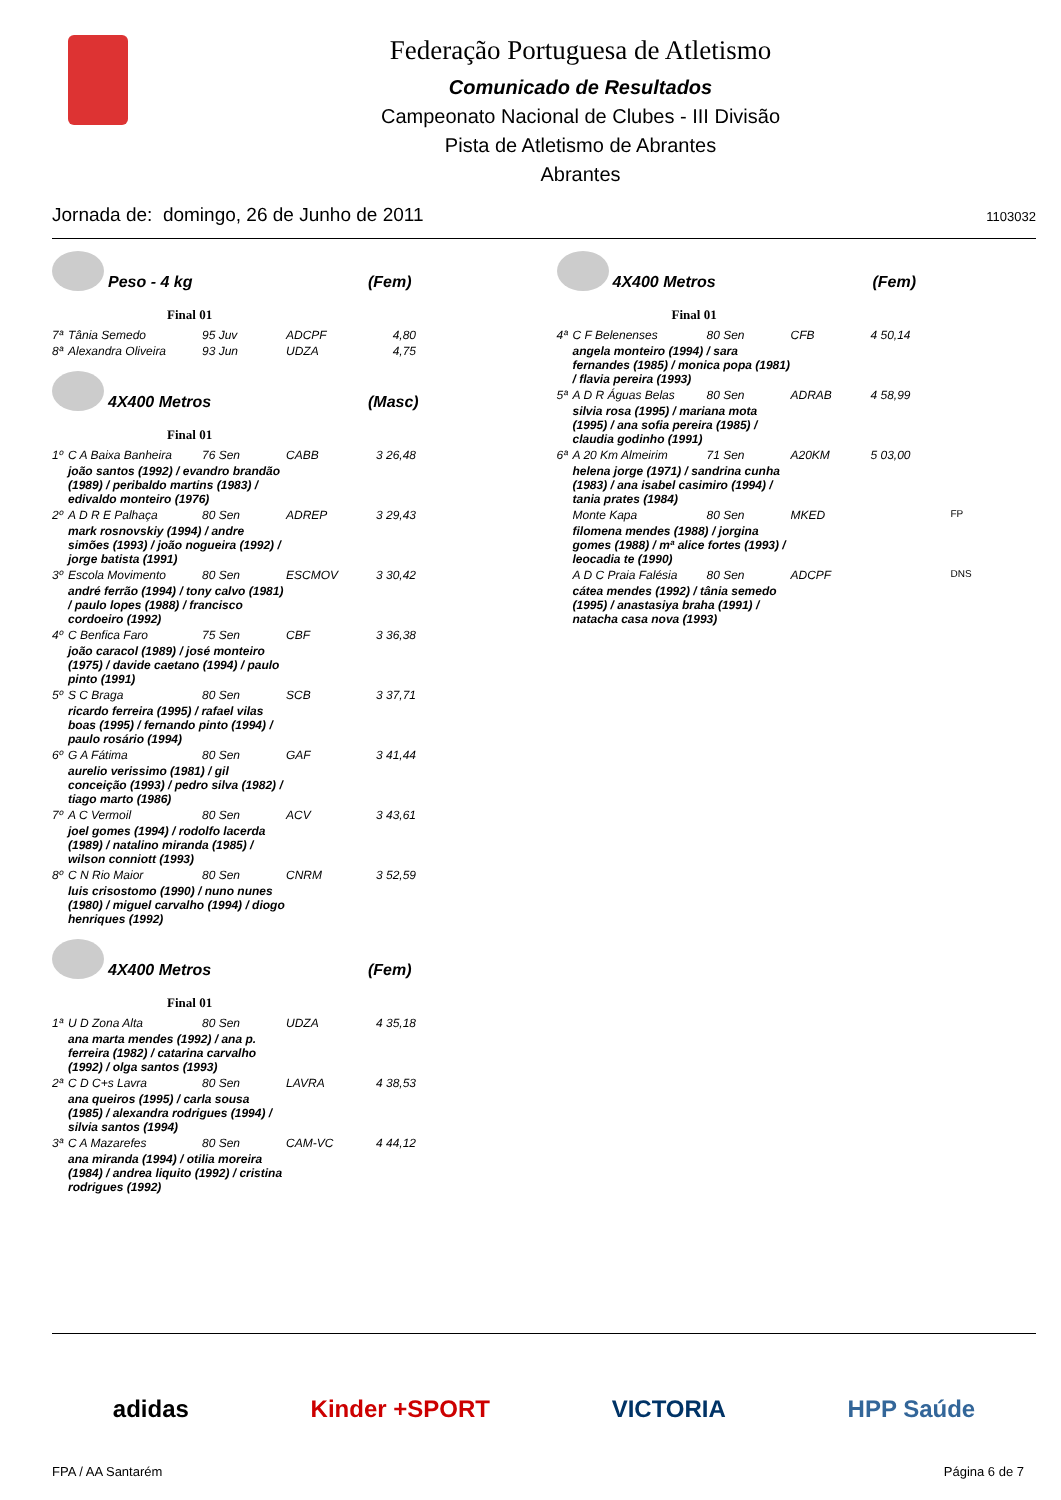Federação Portuguesa de Atletismo
Comunicado de Resultados
Campeonato Nacional de Clubes - III Divisão
Pista de Atletismo de Abrantes
Abrantes
Jornada de: domingo, 26 de Junho de 2011 1103032
Peso - 4 kg (Fem)
Final 01
| 7ª | Tânia Semedo | 95 Juv | ADCPF | 4,80 |
| 8ª | Alexandra Oliveira | 93 Jun | UDZA | 4,75 |
4X400 Metros (Masc)
Final 01
| 1º | C A Baixa Banheira | 76 Sen | CABB | 3 26,48 |
| | joão santos (1992) / evandro brandão (1989) / peribaldo martins (1983) / edivaldo monteiro (1976) | | | |
| 2º | A D R E Palhaça | 80 Sen | ADREP | 3 29,43 |
| | mark rosnovskiy (1994) / andre simões (1993) / joão nogueira (1992) / jorge batista (1991) | | | |
| 3º | Escola Movimento | 80 Sen | ESCMOV | 3 30,42 |
| | andré ferrão (1994) / tony calvo (1981) / paulo lopes (1988) / francisco cordoeiro (1992) | | | |
| 4º | C Benfica Faro | 75 Sen | CBF | 3 36,38 |
| | joão caracol (1989) / josé monteiro (1975) / davide caetano (1994) / paulo pinto (1991) | | | |
| 5º | S C Braga | 80 Sen | SCB | 3 37,71 |
| | ricardo ferreira (1995) / rafael vilas boas (1995) / fernando pinto (1994) / paulo rosário (1994) | | | |
| 6º | G A Fátima | 80 Sen | GAF | 3 41,44 |
| | aurelio verissimo (1981) / gil conceição (1993) / pedro silva (1982) / tiago marto (1986) | | | |
| 7º | A C Vermoil | 80 Sen | ACV | 3 43,61 |
| | joel gomes (1994) / rodolfo lacerda (1989) / natalino miranda (1985) / wilson conniott (1993) | | | |
| 8º | C N Rio Maior | 80 Sen | CNRM | 3 52,59 |
| | luis crisostomo (1990) / nuno nunes (1980) / miguel carvalho (1994) / diogo henriques (1992) | | | |
4X400 Metros (Fem)
Final 01
| 1ª | U D Zona Alta | 80 Sen | UDZA | 4 35,18 |
| | ana marta mendes (1992) / ana p. ferreira (1982) / catarina carvalho (1992) / olga santos (1993) | | | |
| 2ª | C D C+s Lavra | 80 Sen | LAVRA | 4 38,53 |
| | ana queiros (1995) / carla sousa (1985) / alexandra rodrigues (1994) / silvia santos (1994) | | | |
| 3ª | C A Mazarefes | 80 Sen | CAM-VC | 4 44,12 |
| | ana miranda (1994) / otilia moreira (1984) / andrea liquito (1992) / cristina rodrigues (1992) | | | |
4X400 Metros (Fem)
Final 01
| 4ª | C F Belenenses | 80 Sen | CFB | 4 50,14 | |
| | angela monteiro (1994) / sara fernandes (1985) / monica popa (1981) / flavia pereira (1993) | | | | |
| 5ª | A D R Águas Belas | 80 Sen | ADRAB | 4 58,99 | |
| | silvia rosa (1995) / mariana mota (1995) / ana sofia pereira (1985) / claudia godinho (1991) | | | | |
| 6ª | A 20 Km Almeirim | 71 Sen | A20KM | 5 03,00 | |
| | helena jorge (1971) / sandrina cunha (1983) / ana isabel casimiro (1994) / tania prates (1984) | | | | |
| | Monte Kapa | 80 Sen | MKED | | FP |
| | filomena mendes (1988) / jorgina gomes (1988) / mª alice fortes (1993) / leocadia te (1990) | | | | |
| | A D C Praia Falésia | 80 Sen | ADCPF | | DNS |
| | cátea mendes (1992) / tânia semedo (1995) / anastasiya braha (1991) / natacha casa nova (1993) | | | | |
adidas Kinder +SPORT VICTORIA HPP Saúde
FPA / AA Santarém Página 6 de 7